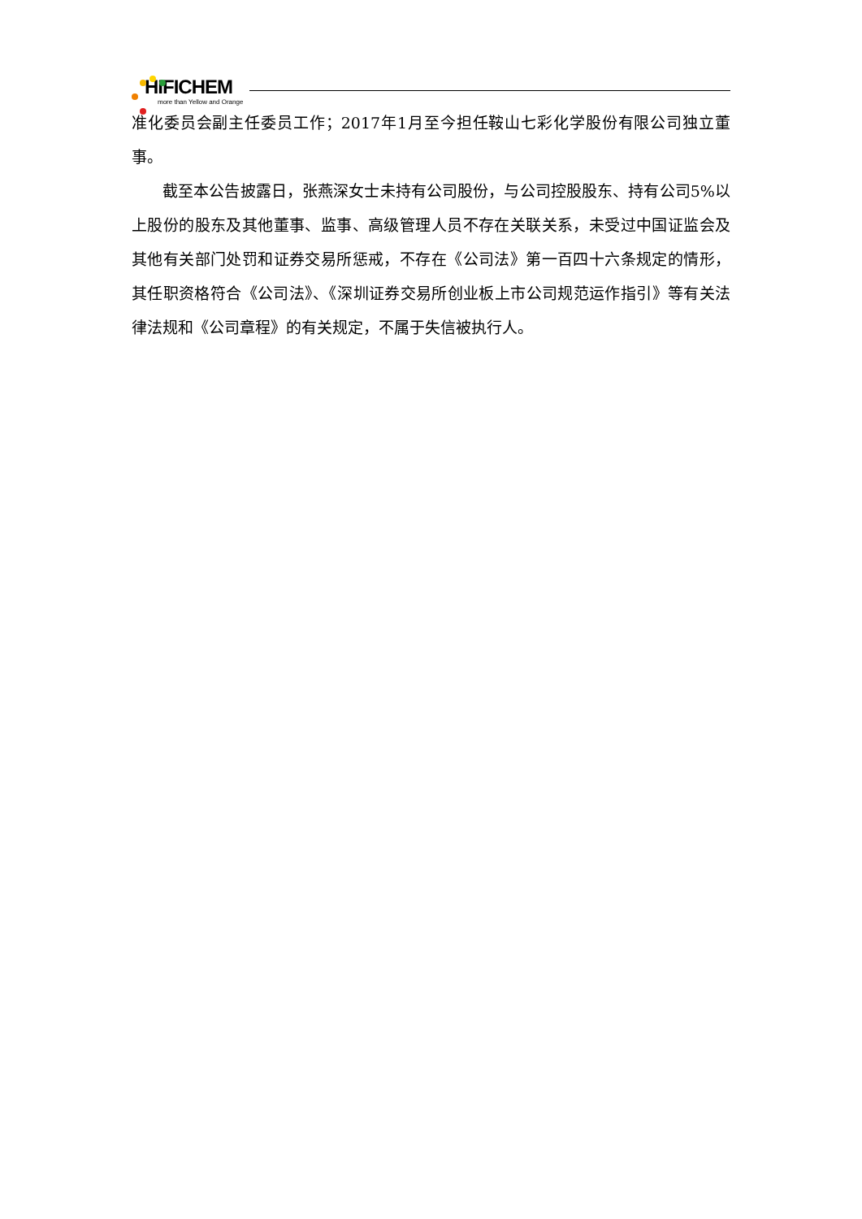HIFICHEM
more than Yellow and Orange
准化委员会副主任委员工作；2017年1月至今担任鞍山七彩化学股份有限公司独立董事。
截至本公告披露日，张燕深女士未持有公司股份，与公司控股股东、持有公司5%以上股份的股东及其他董事、监事、高级管理人员不存在关联关系，未受过中国证监会及其他有关部门处罚和证券交易所惩戒，不存在《公司法》第一百四十六条规定的情形，其任职资格符合《公司法》、《深圳证券交易所创业板上市公司规范运作指引》等有关法律法规和《公司章程》的有关规定，不属于失信被执行人。